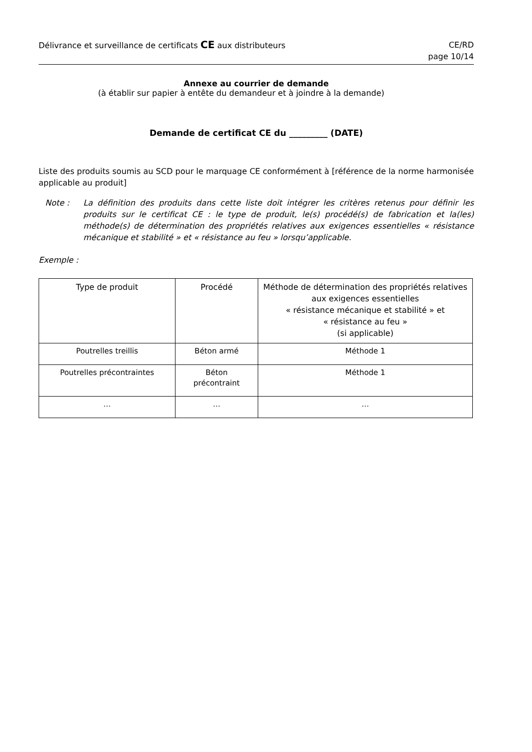Délivrance et surveillance de certificats CE aux distributeurs
CE/RD
page 10/14
Annexe au courrier de demande
(à établir sur papier à entête du demandeur et à joindre à la demande)
Demande de certificat CE du _________ (DATE)
Liste des produits soumis au SCD pour le marquage CE conformément à [référence de la norme harmonisée applicable au produit]
Note :
La définition des produits dans cette liste doit intégrer les critères retenus pour définir les produits sur le certificat CE : le type de produit, le(s) procédé(s) de fabrication et la(les) méthode(s) de détermination des propriétés relatives aux exigences essentielles « résistance mécanique et stabilité » et « résistance au feu » lorsqu’applicable.
Exemple :
| Type de produit | Procédé | Méthode de détermination des propriétés relatives aux exigences essentielles « résistance mécanique et stabilité » et « résistance au feu » (si applicable) |
| --- | --- | --- |
| Poutrelles treillis | Béton armé | Méthode 1 |
| Poutrelles précontraintes | Béton précontraint | Méthode 1 |
| … | … | … |